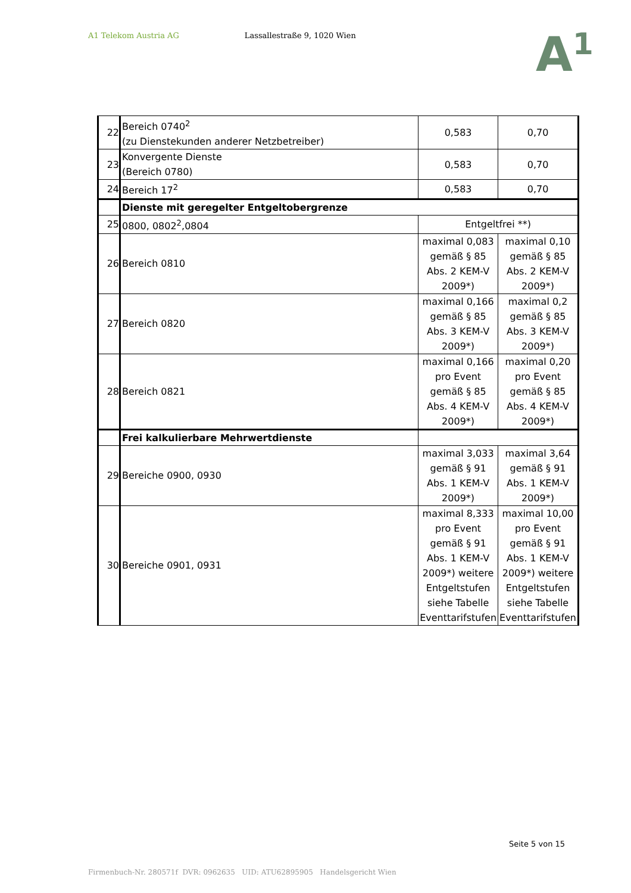A1 Telekom Austria AG Lassallestraße 9, 1020 Wien
A<sup>1</sup>
| 22 | Bereich 0740<sup>2</sup> (zu Dienstekunden anderer Netzbetreiber) | 0,583 | 0,70 |
| 23 | Konvergente Dienste (Bereich 0780) | 0,583 | 0,70 |
| 24 | Bereich 17<sup>2</sup> | 0,583 | 0,70 |
| | Dienste mit geregelter Entgeltobergrenze | | |
| 25 | 0800, 0802<sup>2</sup>,0804 | Entgeltfrei **) | |
| 26 | Bereich 0810 | maximal 0,083 gemäß § 85 Abs. 2 KEM-V 2009*) | maximal 0,10 gemäß § 85 Abs. 2 KEM-V 2009*) |
| 27 | Bereich 0820 | maximal 0,166 gemäß § 85 Abs. 3 KEM-V 2009*) | maximal 0,2 gemäß § 85 Abs. 3 KEM-V 2009*) |
| 28 | Bereich 0821 | maximal 0,166 pro Event gemäß § 85 Abs. 4 KEM-V 2009*) | maximal 0,20 pro Event gemäß § 85 Abs. 4 KEM-V 2009*) |
| | Frei kalkulierbare Mehrwertdienste | | |
| 29 | Bereiche 0900, 0930 | maximal 3,033 gemäß § 91 Abs. 1 KEM-V 2009*) | maximal 3,64 gemäß § 91 Abs. 1 KEM-V 2009*) |
| 30 | Bereiche 0901, 0931 | maximal 8,333 pro Event gemäß § 91 Abs. 1 KEM-V 2009*) weitere Entgeltstufen siehe Tabelle Eventtarifstufen | maximal 10,00 pro Event gemäß § 91 Abs. 1 KEM-V 2009*) weitere Entgeltstufen siehe Tabelle Eventtarifstufen |
Seite 5 von 15
Firmenbuch-Nr. 280571f DVR: 0962635 UID: ATU62895905 Handelsgericht Wien